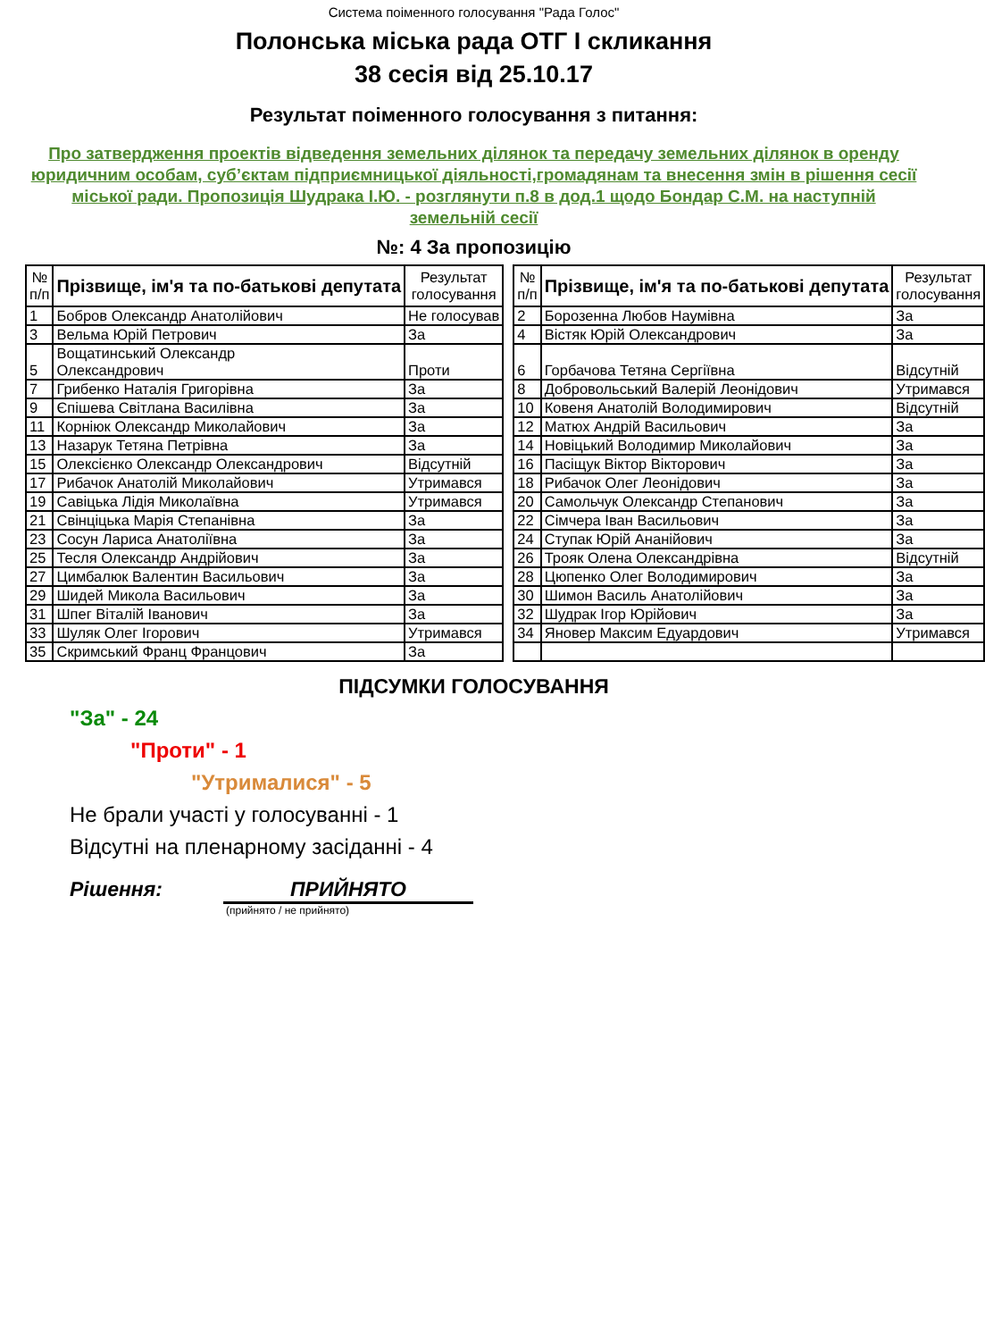Система поіменного голосування "Рада Голос"
Полонська міська рада ОТГ I скликання
38 сесія від 25.10.17
Результат поіменного голосування з питання:
Про затвердження проектів відведення земельних ділянок та передачу земельних ділянок в оренду юридичним особам, суб’єктам підприємницької діяльності,громадянам та внесення змін в рішення сесії міської ради. Пропозиція Шудрака І.Ю. - розглянути п.8 в дод.1 щодо Бондар С.М. на наступній земельній сесії
№: 4 За пропозицію
| № п/п | Прізвище, ім'я та по-батькові депутата | Результат голосування |
| --- | --- | --- |
| 1 | Бобров Олександр Анатолійович | Не голосував |
| 3 | Вельма Юрій Петрович | За |
| 5 | Вощатинський Олександр Олександрович | Проти |
| 7 | Грибенко Наталія Григорівна | За |
| 9 | Єпішева Світлана Василівна | За |
| 11 | Корнiюк Олександр Миколайович | За |
| 13 | Назарук Тетяна Петрівна | За |
| 15 | Олексієнко Олександр Олександрович | Відсутній |
| 17 | Рибачок Анатолій Миколайович | Утримався |
| 19 | Савіцька Лідія Миколаївна | Утримався |
| 21 | Свінціцька Марія Степанівна | За |
| 23 | Сосун Лариса Анатоліївна | За |
| 25 | Тесля Олександр Андрійович | За |
| 27 | Цимбалюк Валентин Васильович | За |
| 29 | Шидей Микола Васильович | За |
| 31 | Шпег Віталій Іванович | За |
| 33 | Шуляк Олег Ігорович | Утримався |
| 35 | Скримський Франц Францович | За |
| № п/п | Прізвище, ім'я та по-батькові депутата | Результат голосування |
| --- | --- | --- |
| 2 | Борозенна Любов Наумівна | За |
| 4 | Вістяк Юрій Олександрович | За |
| 6 | Горбачова Тетяна Сергіївна | Відсутній |
| 8 | Добровольський Валерій Леонідович | Утримався |
| 10 | Ковеня Анатолій Володимирович | Відсутній |
| 12 | Матюх Андрій Васильович | За |
| 14 | Новіцький Володимир Миколайович | За |
| 16 | Пасіщук Віктор Вікторович | За |
| 18 | Рибачок Олег Леонідович | За |
| 20 | Самольчук Олександр Степанович | За |
| 22 | Сімчера Іван Васильович | За |
| 24 | Ступак Юрій Ананійович | За |
| 26 | Трояк Олена Олександрівна | Відсутній |
| 28 | Цюпенко Олег Володимирович | За |
| 30 | Шимон Василь Анатолійович | За |
| 32 | Шудрак Ігор Юрійович | За |
| 34 | Яновер Максим Едуардович | Утримався |
ПІДСУМКИ ГОЛОСУВАННЯ
"За" - 24
"Проти" - 1
"Утрималися" - 5
Не брали участі у голосуванні - 1
Відсутні на пленарному засіданні - 4
Рішення: ПРИЙНЯТО
(прийнято / не прийнято)